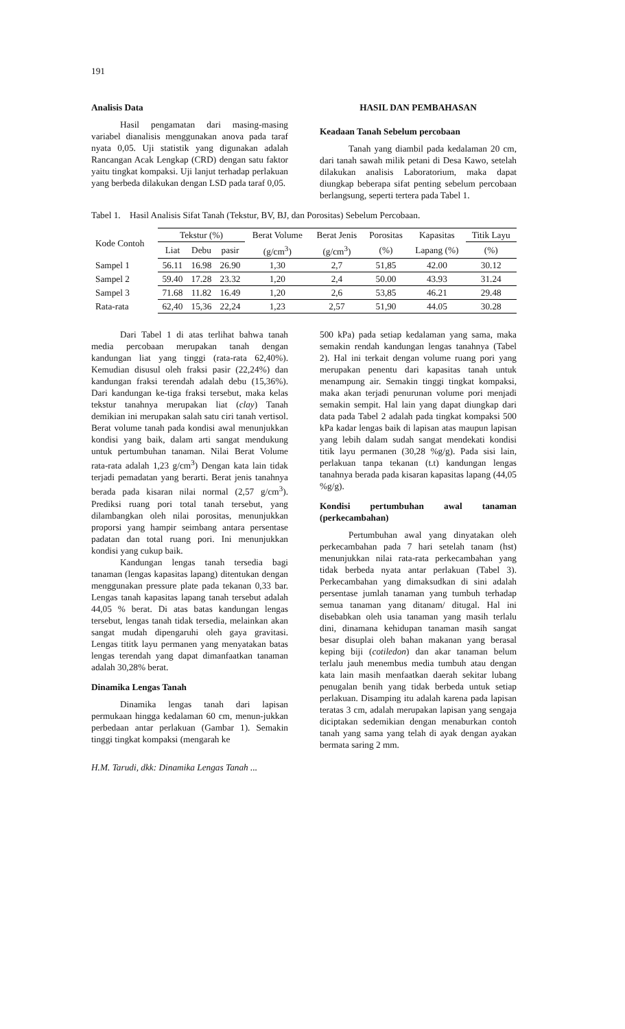191
Analisis Data
Hasil pengamatan dari masing-masing variabel dianalisis menggunakan anova pada taraf nyata 0,05. Uji statistik yang digunakan adalah Rancangan Acak Lengkap (CRD) dengan satu faktor yaitu tingkat kompaksi. Uji lanjut terhadap perlakuan yang berbeda dilakukan dengan LSD pada taraf 0,05.
HASIL DAN PEMBAHASAN
Keadaan Tanah Sebelum percobaan
Tanah yang diambil pada kedalaman 20 cm, dari tanah sawah milik petani di Desa Kawo, setelah dilakukan analisis Laboratorium, maka dapat diungkap beberapa sifat penting sebelum percobaan berlangsung, seperti tertera pada Tabel 1.
Tabel 1. Hasil Analisis Sifat Tanah (Tekstur, BV, BJ, dan Porositas) Sebelum Percobaan.
| Kode Contoh | Tekstur (%) | | | Berat Volume | Berat Jenis | Porositas | Kapasitas | Titik Layu |
| --- | --- | --- | --- | --- | --- | --- | --- | --- |
| | Liat | Debu | pasir | (g/cm<sup>3</sup>) | (g/cm<sup>3</sup>) | (%) | Lapang (%) | (%) |
| Sampel 1 | 56.11 | 16.98 | 26.90 | 1,30 | 2,7 | 51,85 | 42.00 | 30.12 |
| Sampel 2 | 59.40 | 17.28 | 23.32 | 1,20 | 2,4 | 50.00 | 43.93 | 31.24 |
| Sampel 3 | 71.68 | 11.82 | 16.49 | 1,20 | 2,6 | 53,85 | 46.21 | 29.48 |
| Rata-rata | 62,40 | 15,36 | 22,24 | 1,23 | 2,57 | 51,90 | 44.05 | 30.28 |
Dari Tabel 1 di atas terlihat bahwa tanah media percobaan merupakan tanah dengan kandungan liat yang tinggi (rata-rata 62,40%). Kemudian disusul oleh fraksi pasir (22,24%) dan kandungan fraksi terendah adalah debu (15,36%). Dari kandungan ke-tiga fraksi tersebut, maka kelas tekstur tanahnya merupakan liat (clay) Tanah demikian ini merupakan salah satu ciri tanah vertisol. Berat volume tanah pada kondisi awal menunjukkan kondisi yang baik, dalam arti sangat mendukung untuk pertumbuhan tanaman. Nilai Berat Volume rata-rata adalah 1,23 g/cm<sup>3</sup>) Dengan kata lain tidak terjadi pemadatan yang berarti. Berat jenis tanahnya berada pada kisaran nilai normal (2,57 g/cm<sup>3</sup>). Prediksi ruang pori total tanah tersebut, yang dilambangkan oleh nilai porositas, menunjukkan proporsi yang hampir seimbang antara persentase padatan dan total ruang pori. Ini menunjukkan kondisi yang cukup baik.
Kandungan lengas tanah tersedia bagi tanaman (lengas kapasitas lapang) ditentukan dengan menggunakan pressure plate pada tekanan 0,33 bar. Lengas tanah kapasitas lapang tanah tersebut adalah 44,05 % berat. Di atas batas kandungan lengas tersebut, lengas tanah tidak tersedia, melainkan akan sangat mudah dipengaruhi oleh gaya gravitasi. Lengas tititk layu permanen yang menyatakan batas lengas terendah yang dapat dimanfaatkan tanaman adalah 30,28% berat.
Dinamika Lengas Tanah
Dinamika lengas tanah dari lapisan permukaan hingga kedalaman 60 cm, menun-jukkan perbedaan antar perlakuan (Gambar 1). Semakin tinggi tingkat kompaksi (mengarah ke
500 kPa) pada setiap kedalaman yang sama, maka semakin rendah kandungan lengas tanahnya (Tabel 2). Hal ini terkait dengan volume ruang pori yang merupakan penentu dari kapasitas tanah untuk menampung air. Semakin tinggi tingkat kompaksi, maka akan terjadi penurunan volume pori menjadi semakin sempit. Hal lain yang dapat diungkap dari data pada Tabel 2 adalah pada tingkat kompaksi 500 kPa kadar lengas baik di lapisan atas maupun lapisan yang lebih dalam sudah sangat mendekati kondisi titik layu permanen (30,28 %g/g). Pada sisi lain, perlakuan tanpa tekanan (t.t) kandungan lengas tanahnya berada pada kisaran kapasitas lapang (44,05 %g/g).
Kondisi pertumbuhan awal tanaman (perkecambahan)
Pertumbuhan awal yang dinyatakan oleh perkecambahan pada 7 hari setelah tanam (hst) menunjukkan nilai rata-rata perkecambahan yang tidak berbeda nyata antar perlakuan (Tabel 3). Perkecambahan yang dimaksudkan di sini adalah persentase jumlah tanaman yang tumbuh terhadap semua tanaman yang ditanam/ ditugal. Hal ini disebabkan oleh usia tanaman yang masih terlalu dini, dinamana kehidupan tanaman masih sangat besar disuplai oleh bahan makanan yang berasal keping biji (cotiledon) dan akar tanaman belum terlalu jauh menembus media tumbuh atau dengan kata lain masih menfaatkan daerah sekitar lubang penugalan benih yang tidak berbeda untuk setiap perlakuan. Disamping itu adalah karena pada lapisan teratas 3 cm, adalah merupakan lapisan yang sengaja diciptakan sedemikian dengan menaburkan contoh tanah yang sama yang telah di ayak dengan ayakan bermata saring 2 mm.
H.M. Tarudi, dkk: Dinamika Lengas Tanah ...